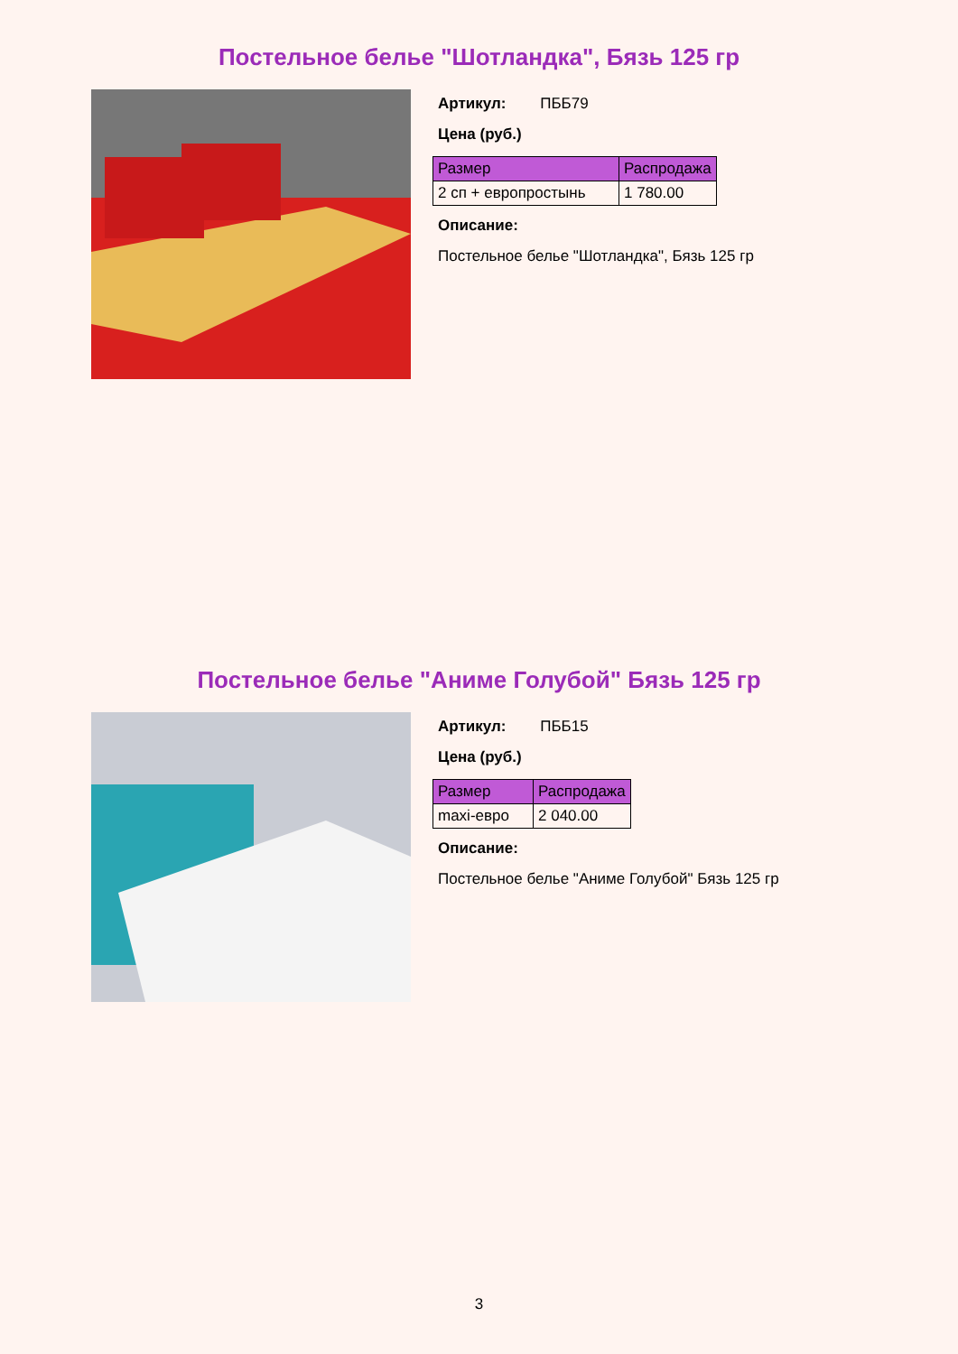Постельное белье "Шотландка", Бязь 125 гр
Артикул: ПББ79
Цена (руб.)
| Размер | Распродажа |
| --- | --- |
| 2 сп + европростынь | 1 780.00 |
Описание:
Постельное белье "Шотландка", Бязь 125 гр
Постельное белье "Аниме Голубой" Бязь 125 гр
Артикул: ПББ15
Цена (руб.)
| Размер | Распродажа |
| --- | --- |
| maxi-евро | 2 040.00 |
Описание:
Постельное белье "Аниме Голубой" Бязь 125 гр
3